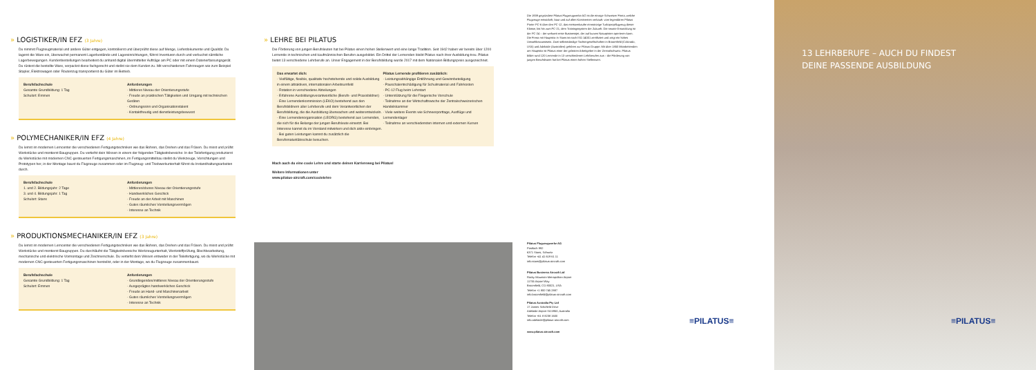» LOGISTIKER/IN EFZ (3 Jahre)
Du nimmst Flugzeugmaterial und andere Güter entgegen, kontrollierst und überprüfst diese auf Menge, Lieferdokumente und Qualität. Du lagerst die Ware ein, überwachst permanent Lagerbestände und Lagereinrichtungen, führst Inventuren durch und verbuchst sämtliche Lagerbewegungen. Kundenbestellungen bearbeitest du anhand digital übermittelter Aufträge am PC oder mit einem Datenerfassungsgerät. Du rüstest die bestellte Ware, verpackst diese fachgerecht und stellst sie dem Kunden zu. Mit verschiedenen Fahrzeugen wie zum Beispiel Stapler, Elektrowagen oder Routenzug transportierst du Güter im Betrieb.
Berufsfachschule
Gesamte Grundbildung: 1 Tag
Schulort: Emmen
Anforderungen
· Mittleres Niveau der Orientierungsstufe
· Freude an praktischen Tätigkeiten und Umgang mit technischen Geräten
· Ordnungssinn und Organisationstalent
· Kontaktfreudig und dienstleistungsbewusst
» POLYMECHANIKER/IN EFZ (4 Jahre)
Du lernst im modernen Lerncenter die verschiedenen Fertigungstechniken wie das Bohren, das Drehen und das Fräsen. Du misst und prüfst Werkstücke und montierst Baugruppen. Du vertiefst dein Wissen in einem der folgenden Tätigkeitsbereiche: In der Teilefertigung produzierst du Werkstücke mit modernen CNC-gesteuerten Fertigungsmaschinen, im Fertigungsmittelbau stellst du Werkzeuge, Vorrichtungen und Prototypen her, in der Montage baust du Flugzeuge zusammen oder im Flugzeug- und Triebwerkunterhalt führst du Instandhaltungsarbeiten durch.
Berufsfachschule
1. und 2. Bildungsjahr: 2 Tage
3. und 4. Bildungsjahr: 1 Tag
Schulort: Stans
Anforderungen
· Mittleres/oberes Niveau der Orientierungsstufe
· Handwerkliches Geschick
· Freude an der Arbeit mit Maschinen
· Gutes räumliches Vorstellungsvermögen
· Interesse an Technik
» PRODUKTIONSMECHANIKER/IN EFZ (3 Jahre)
Du lernst im modernen Lerncenter die verschiedenen Fertigungstechniken wie das Bohren, das Drehen und das Fräsen. Du misst und prüfst Werkstücke und montierst Baugruppen. Du durchläufst die Tätigkeitsbereiche Werkzeugunterhalt, Werkstoffprüfung, Blechbearbeitung, mechanische und elektrische Vormontage und Zeichnerschule. Du vertiefst dein Wissen entweder in der Teilefertigung, wo du Werkstücke mit modernen CNC-gesteuerten Fertigungsmaschinen herstellst, oder in der Montage, wo du Flugzeuge zusammenbaust.
Berufsfachschule
Gesamte Grundbildung: 1 Tag
Schulort: Emmen
Anforderungen
· Grundlegendes/mittleres Niveau der Orientierungsstufe
· Ausgeprägtes handwerkliches Geschick
· Freude an Hand- und Maschinenarbeit
· Gutes räumliches Vorstellungsvermögen
· Interesse an Technik
» LEHRE BEI PILATUS
Die Förderung von jungen Berufsleuten hat bei Pilatus einen hohen Stellenwert und eine lange Tradition. Seit 1942 haben wir bereits über 1200 Lernende in technischen und kaufmännischen Berufen ausgebildet. Ein Drittel der Lernenden bleibt Pilatus nach ihrer Ausbildung treu. Pilatus bietet 13 verschiedene Lehrberufe an. Unser Engagement in der Berufsbildung wurde 2017 mit dem Nationalen Bildungspreis ausgezeichnet.
Das erwartet dich:
· Vielfältige, flexible, qualitativ hochstehende und solide Ausbildung in einem attraktiven, internationalen Arbeitsumfeld
· Rotation in verschiedene Abteilungen
· Erfahrene Ausbildungsverantwortliche (Berufs- und Praxisbildner)
· Eine Lernendenkommission (LEKO) bestehend aus den Berufsbildnern aller Lehrberufe und dem Verantwortlichen der Berufsbildung, die die Ausbildung überwachen und weiterentwickeln.
· Eine Lernendenorganisation (LEORG) bestehend aus Lernenden, die sich für die Belange der jungen Berufsleute einsetzt. Bei Interesse kannst du im Vorstand mitwirken und dich aktiv einbringen.
· Bei guten Leistungen kannst du zusätzlich die Berufsmaturitätsschule besuchen.
Pilatus Lernende profitieren zusätzlich:
· Leistungsabhängige Entlöhnung und Gewinnbeteiligung
· Pauschalentschädigung für Schulmaterial und Fahrkosten
· PC-12 Flug beim Lehrstart
· Unterstützung für die Fliegerische Vorschule
· Teilnahme an der Wirtschaftswoche der Zentralschweizerischen Handelskammer
· Viele weitere Events wie Schneesporttage, Ausflüge und Lernendenlager
· Teilnahme an verschiedensten internen und externen Kursen
Mach auch du eine coole Lehre und starte deinen Karriereweg bei Pilatus!
Weitere Informationen unter
www.pilatus-aircraft.com/coolelehre
Die 1939 gegründete Pilatus Flugzeugwerke AG ist die einzige Schweizer Firma, welche Flugzeuge entwickelt, baut und auf allen Kontinenten verkauft: vom legendären Pilatus Porter PC-6 über den PC-12, das meistverkaufte einmotorige Turbopropflugzeug dieser Klasse, bis hin zum PC-21, dem Trainingssystem der Zukunft. Die neuste Entwicklung ist der PC-24 – der weltweit erste Businessjet, der auf kurzen Naturpisten operieren kann. Die Firma mit Hauptsitz in Stans ist nach ISO 14001 zertifiziert und zeigt ein hohes Umweltbewusstsein. Zwei selbstständige Tochtergesellschaften in Broomfield (Colorado, USA) und Adelaide (Australien) gehören zur Pilatus Gruppe. Mit über 1850 Mitarbeitenden am Hauptsitz ist Pilatus einer der grössten Arbeitgeber in der Zentralschweiz. Pilatus bildet rund 120 Lernende in 13 verschiedenen Lehrberufen aus – die Förderung von jungen Berufsleuten hat bei Pilatus einen hohen Stellenwert.
Pilatus Flugzeugwerke AG
Postfach 992
6371 Stans, Schweiz
Telefon +41 41 619 61 11
info.stans@pilatus-aircraft.com
Pilatus Business Aircraft Ltd
Rocky Mountain Metropolitan Airport
11755 Airport Way
Broomfield, CO 80021, USA
Telefon +1 800 745 2887
info.broomfield@pilatus-aircraft.com
Pilatus Australia Pty Ltd
17 James Schofield Drive
Adelaide Airport SA 5950, Australia
Telefon +61 8 8238 1600
info.adelaide@pilatus-aircraft.com
www.pilatus-aircraft.com
≡PILATUS≡
13 LEHRBERUFE – AUCH DU FINDEST
DEINE PASSENDE AUSBILDUNG
≡PILATUS≡